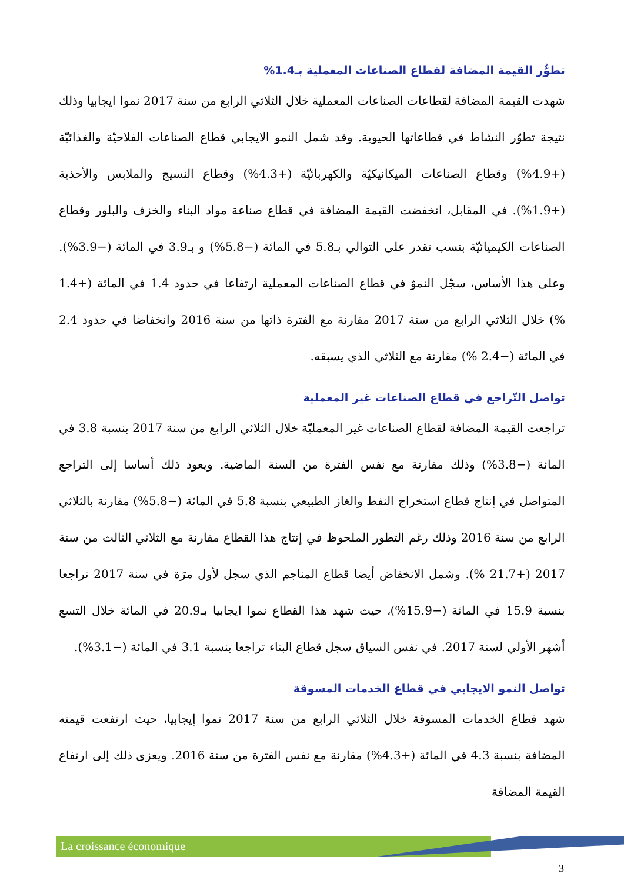تطوُّر القيمة المضافة لقطاع الصناعات المعملية بـ1.4%
شهدت القيمة المضافة لقطاعات الصناعات المعملية خلال الثلاثي الرابع من سنة 2017 نموا ايجابيا وذلك نتيجة تطوّر النشاط في قطاعاتها الحيوية. وقد شمل النمو الايجابي قطاع الصناعات الفلاحيّة والغذائيّة (+4.9%) وقطاع الصناعات الميكانيكيّة والكهربائيّة (+4.3%) وقطاع النسيج والملابس والأحذية (+1.9%). في المقابل، انخفضت القيمة المضافة في قطاع صناعة مواد البناء والخزف والبلور وقطاع الصناعات الكيميائيّة بنسب تقدر على التوالي بـ5.8 في المائة (−5.8%) و بـ3.9 في المائة (−3.9%). وعلى هذا الأساس، سجّل النموّ في قطاع الصناعات المعملية ارتفاعا في حدود 1.4 في المائة (+1.4 %) خلال الثلاثي الرابع من سنة 2017 مقارنة مع الفترة ذاتها من سنة 2016 وانخفاضا في حدود 2.4 في المائة (−2.4 %) مقارنة مع الثلاثي الذي يسبقه.
تواصل التّراجع في قطاع الصناعات غير المعملية
تراجعت القيمة المضافة لقطاع الصناعات غير المعمليّة خلال الثلاثي الرابع من سنة 2017 بنسبة 3.8 في المائة (−3.8%) وذلك مقارنة مع نفس الفترة من السنة الماضية. ويعود ذلك أساسا إلى التراجع المتواصل في إنتاج قطاع استخراج النفط والغاز الطبيعي بنسبة 5.8 في المائة (−5.8%) مقارنة بالثلاثي الرابع من سنة 2016 وذلك رغم التطور الملحوظ في إنتاج هذا القطاع مقارنة مع الثلاثي الثالث من سنة 2017 (+21.7 %). وشمل الانخفاض أيضا قطاع المناجم الذي سجل لأول مرَة في سنة 2017 تراجعا بنسبة 15.9 في المائة (−15.9%)، حيث شهد هذا القطاع نموا ايجابيا بـ20.9 في المائة خلال التسع أشهر الأولي لسنة 2017. في نفس السياق سجل قطاع البناء تراجعا بنسبة 3.1 في المائة (−3.1%).
تواصل النمو الايجابي في قطاع الخدمات المسوقة
شهد قطاع الخدمات المسوقة خلال الثلاثي الرابع من سنة 2017 نموا إيجابيا، حيث ارتفعت قيمته المضافة بنسبة 4.3 في المائة (+4.3%) مقارنة مع نفس الفترة من سنة 2016. ويعزى ذلك إلى ارتفاع القيمة المضافة
La croissance économique
3